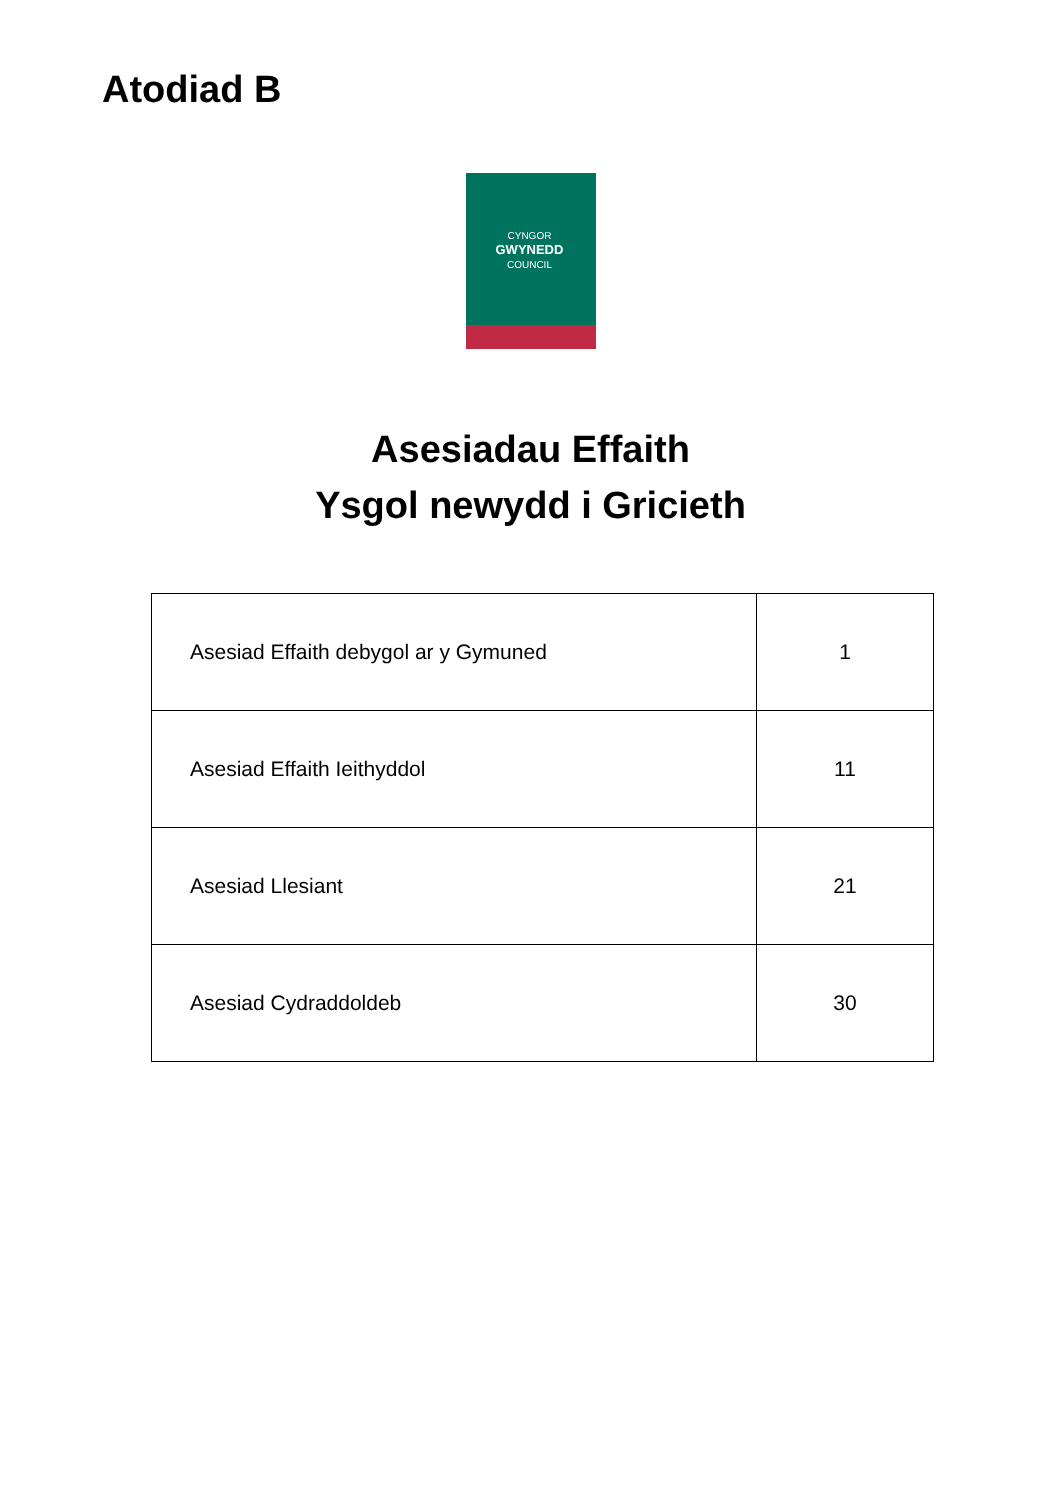Atodiad B
CYNGOR
GWYNEDD
COUNCIL
Asesiadau Effaith
Ysgol newydd i Gricieth
| Asesiad Effaith debygol ar y Gymuned | 1 |
| Asesiad Effaith Ieithyddol | 11 |
| Asesiad Llesiant | 21 |
| Asesiad Cydraddoldeb | 30 |